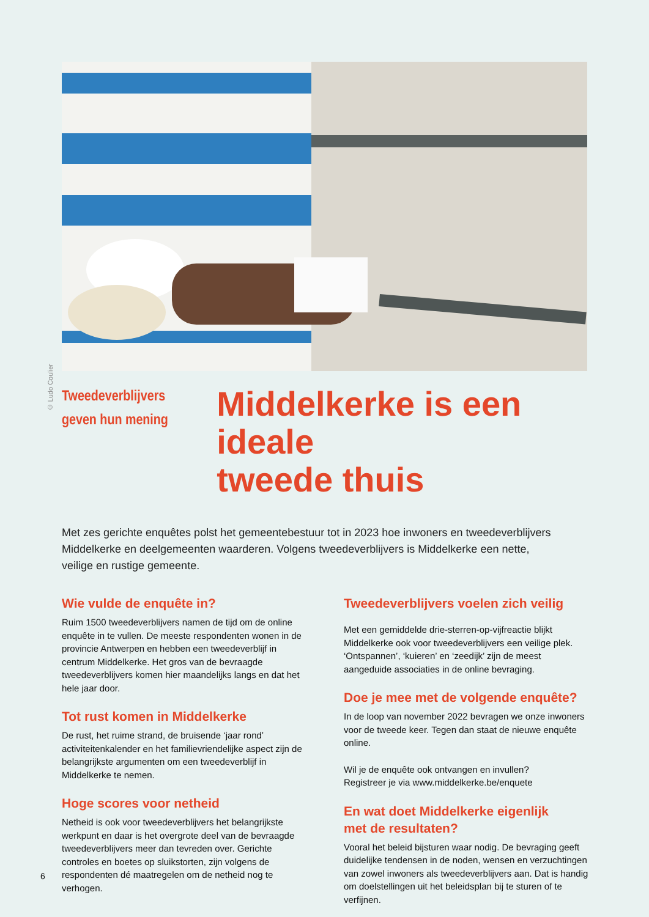© Ludo Coulier
Tweedeverblijvers
geven hun mening
Middelkerke is een ideale
tweede thuis
Met zes gerichte enquêtes polst het gemeentebestuur tot in 2023 hoe inwoners en tweedeverblijvers
Middelkerke en deelgemeenten waarderen. Volgens tweedeverblijvers is Middelkerke een nette,
veilige en rustige gemeente.
Wie vulde de enquête in?
Ruim 1500 tweedeverblijvers namen de tijd om de online enquête in te vullen. De meeste respondenten wonen in de provincie Antwerpen en hebben een tweedeverblijf in centrum Middelkerke. Het gros van de bevraagde tweedeverblijvers komen hier maandelijks langs en dat het hele jaar door.
Tot rust komen in Middelkerke
De rust, het ruime strand, de bruisende ‘jaar rond’ activiteitenkalender en het familievriendelijke aspect zijn de belangrijkste argumenten om een tweedeverblijf in Middelkerke te nemen.
Hoge scores voor netheid
Netheid is ook voor tweedeverblijvers het belangrijkste werkpunt en daar is het overgrote deel van de bevraagde tweedeverblijvers meer dan tevreden over. Gerichte controles en boetes op sluikstorten, zijn volgens de respondenten dé maatregelen om de netheid nog te verhogen.
Tweedeverblijvers voelen zich veilig
Met een gemiddelde drie-sterren-op-vijfreactie blijkt Middelkerke ook voor tweedeverblijvers een veilige plek. ‘Ontspannen’, ‘kuieren’ en ‘zeedijk’ zijn de meest aangeduide associaties in de online bevraging.
Doe je mee met de volgende enquête?
In de loop van november 2022 bevragen we onze inwoners voor de tweede keer. Tegen dan staat de nieuwe enquête online.
Wil je de enquête ook ontvangen en invullen?
Registreer je via www.middelkerke.be/enquete
En wat doet Middelkerke eigenlijk
met de resultaten?
Vooral het beleid bijsturen waar nodig. De bevraging geeft duidelijke tendensen in de noden, wensen en verzuchtingen van zowel inwoners als tweedeverblijvers aan. Dat is handig om doelstellingen uit het beleidsplan bij te sturen of te verfijnen.
6